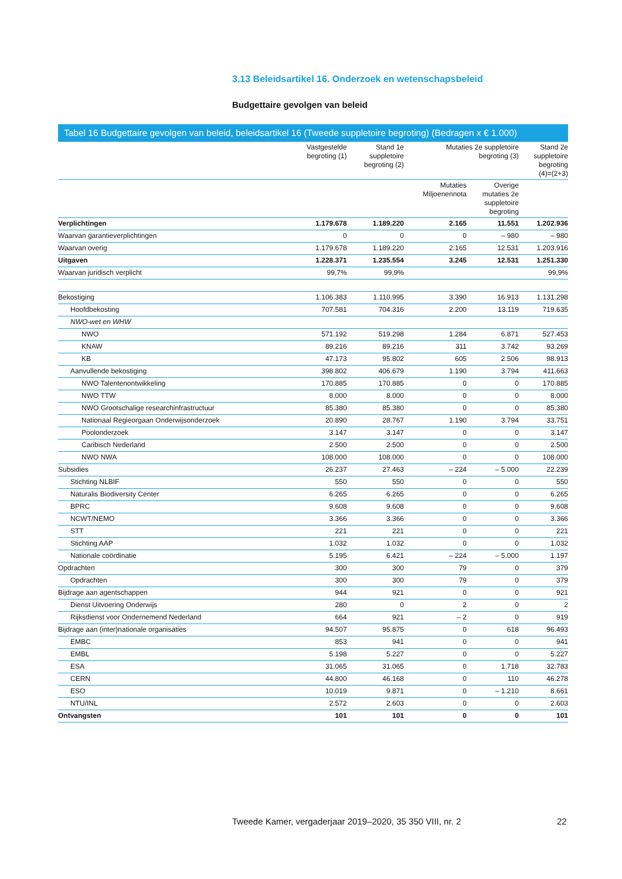3.13 Beleidsartikel 16. Onderzoek en wetenschapsbeleid
Budgettaire gevolgen van beleid
Tabel 16 Budgettaire gevolgen van beleid, beleidsartikel 16 (Tweede suppletoire begroting) (Bedragen x € 1.000)
| | Vastgestelde begroting (1) | Stand 1e suppletoire begroting (2) | Mutaties 2e suppletoire begroting (3) | | Stand 2e suppletoire begroting (4)=(2+3) |
| --- | --- | --- | --- | --- | --- |
| | | | Mutaties Miljoenennota | Overige mutaties 2e suppletoire begroting | |
| Verplichtingen | 1.179.678 | 1.189.220 | 2.165 | 11.551 | 1.202.936 |
| Waarvan garantieverplichtingen | 0 | 0 | 0 | – 980 | – 980 |
| Waarvan overig | 1.179.678 | 1.189.220 | 2.165 | 12.531 | 1.203.916 |
| Uitgaven | 1.228.371 | 1.235.554 | 3.245 | 12.531 | 1.251.330 |
| Waarvan juridisch verplicht | 99,7% | 99,9% | | | 99,9% |
| Bekostiging | 1.106.383 | 1.110.995 | 3.390 | 16.913 | 1.131.298 |
| Hoofdbekosting | 707.581 | 704.316 | 2.200 | 13.119 | 719.635 |
| NWO-wet en WHW | | | | | |
| NWO | 571.192 | 519.298 | 1.284 | 6.871 | 527.453 |
| KNAW | 89.216 | 89.216 | 311 | 3.742 | 93.269 |
| KB | 47.173 | 95.802 | 605 | 2.506 | 98.913 |
| Aanvullende bekostiging | 398.802 | 406.679 | 1.190 | 3.794 | 411.663 |
| NWO Talentenontwikkeling | 170.885 | 170.885 | 0 | 0 | 170.885 |
| NWO TTW | 8.000 | 8.000 | 0 | 0 | 8.000 |
| NWO Grootschalige researchinfrastructuur | 85.380 | 85.380 | 0 | 0 | 85.380 |
| Nationaal Regieorgaan Onderwijsonderzoek | 20.890 | 28.767 | 1.190 | 3.794 | 33.751 |
| Poolonderzoek | 3.147 | 3.147 | 0 | 0 | 3.147 |
| Caribisch Nederland | 2.500 | 2.500 | 0 | 0 | 2.500 |
| NWO NWA | 108.000 | 108.000 | 0 | 0 | 108.000 |
| Subsidies | 26.237 | 27.463 | – 224 | – 5.000 | 22.239 |
| Stichting NLBIF | 550 | 550 | 0 | 0 | 550 |
| Naturalis Biodiversity Center | 6.265 | 6.265 | 0 | 0 | 6.265 |
| BPRC | 9.608 | 9.608 | 0 | 0 | 9.608 |
| NCWT/NEMO | 3.366 | 3.366 | 0 | 0 | 3.366 |
| STT | 221 | 221 | 0 | 0 | 221 |
| Stichting AAP | 1.032 | 1.032 | 0 | 0 | 1.032 |
| Nationale coördinatie | 5.195 | 6.421 | – 224 | – 5.000 | 1.197 |
| Opdrachten | 300 | 300 | 79 | 0 | 379 |
| Opdrachten | 300 | 300 | 79 | 0 | 379 |
| Bijdrage aan agentschappen | 944 | 921 | 0 | 0 | 921 |
| Dienst Uitvoering Onderwijs | 280 | 0 | 2 | 0 | 2 |
| Rijksdienst voor Ondernemend Nederland | 664 | 921 | – 2 | 0 | 919 |
| Bijdrage aan (inter)nationale organisaties | 94.507 | 95.875 | 0 | 618 | 96.493 |
| EMBC | 853 | 941 | 0 | 0 | 941 |
| EMBL | 5.198 | 5.227 | 0 | 0 | 5.227 |
| ESA | 31.065 | 31.065 | 0 | 1.718 | 32.783 |
| CERN | 44.800 | 46.168 | 0 | 110 | 46.278 |
| ESO | 10.019 | 9.871 | 0 | – 1.210 | 8.661 |
| NTU/INL | 2.572 | 2.603 | 0 | 0 | 2.603 |
| Ontvangsten | 101 | 101 | 0 | 0 | 101 |
Tweede Kamer, vergaderjaar 2019–2020, 35 350 VIII, nr. 2
22